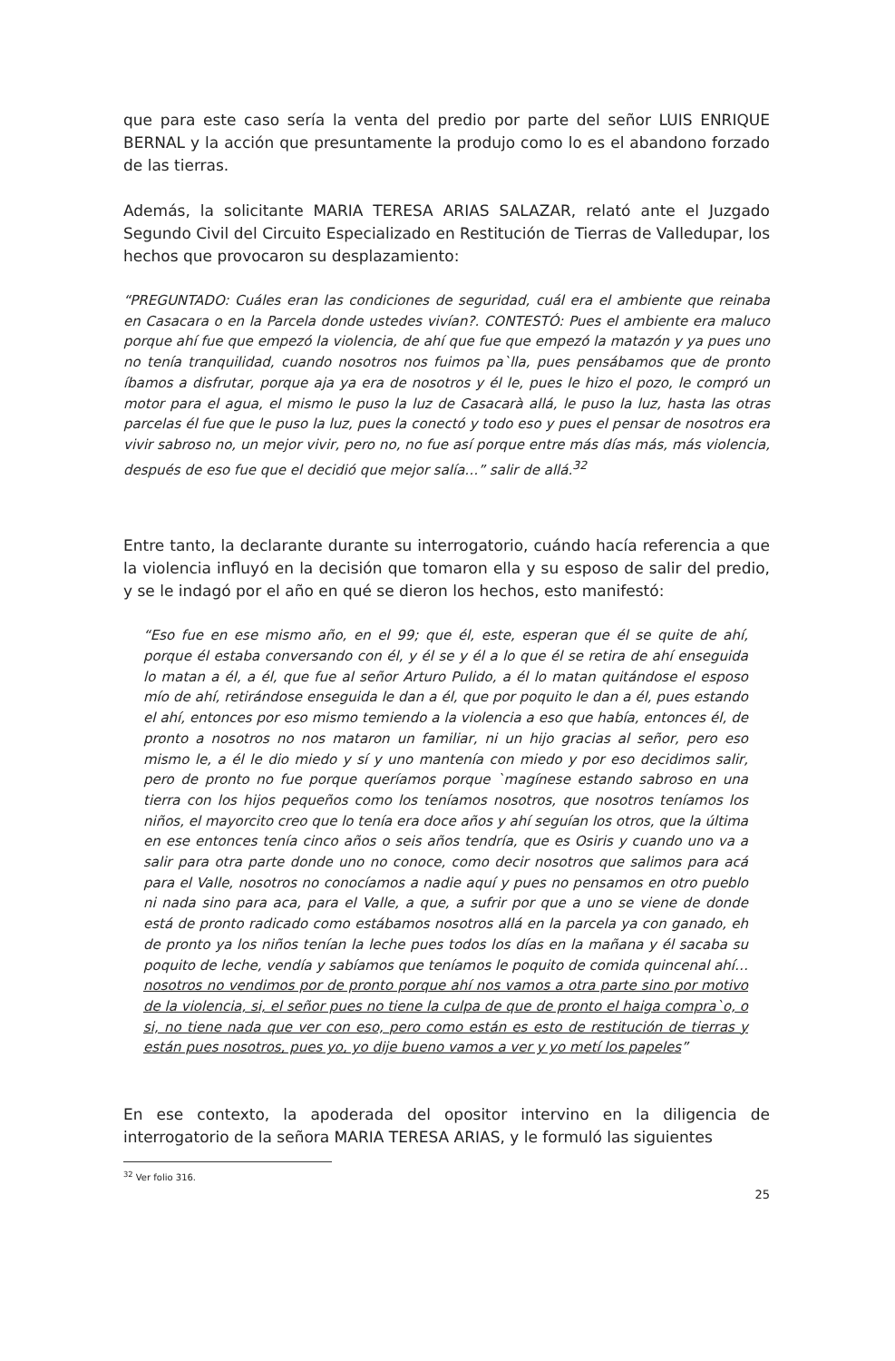que para este caso sería la venta del predio por parte del señor LUIS ENRIQUE BERNAL y la acción que presuntamente la produjo como lo es el abandono forzado de las tierras.
Además, la solicitante MARIA TERESA ARIAS SALAZAR, relató ante el Juzgado Segundo Civil del Circuito Especializado en Restitución de Tierras de Valledupar, los hechos que provocaron su desplazamiento:
“PREGUNTADO: Cuáles eran las condiciones de seguridad, cuál era el ambiente que reinaba en Casacara o en la Parcela donde ustedes vivían?. CONTESTÓ: Pues el ambiente era maluco porque ahí fue que empezó la violencia, de ahí que fue que empezó la matazón y ya pues uno no tenía tranquilidad, cuando nosotros nos fuimos pa`lla, pues pensábamos que de pronto íbamos a disfrutar, porque aja ya era de nosotros y él le, pues le hizo el pozo, le compró un motor para el agua, el mismo le puso la luz de Casacarà allá, le puso la luz, hasta las otras parcelas él fue que le puso la luz, pues la conectó y todo eso y pues el pensar de nosotros era vivir sabroso no, un mejor vivir, pero no, no fue así porque entre más días más, más violencia, después de eso fue que el decidió que mejor salía…” salir de allá.<sup>32</sup>
Entre tanto, la declarante durante su interrogatorio, cuándo hacía referencia a que la violencia influyó en la decisión que tomaron ella y su esposo de salir del predio, y se le indagó por el año en qué se dieron los hechos, esto manifestó:
“Eso fue en ese mismo año, en el 99; que él, este, esperan que él se quite de ahí, porque él estaba conversando con él, y él se y él a lo que él se retira de ahí enseguida lo matan a él, a él, que fue al señor Arturo Pulido, a él lo matan quitándose el esposo mío de ahí, retirándose enseguida le dan a él, que por poquito le dan a él, pues estando el ahí, entonces por eso mismo temiendo a la violencia a eso que había, entonces él, de pronto a nosotros no nos mataron un familiar, ni un hijo gracias al señor, pero eso mismo le, a él le dio miedo y sí y uno mantenía con miedo y por eso decidimos salir, pero de pronto no fue porque queríamos porque `magínese estando sabroso en una tierra con los hijos pequeños como los teníamos nosotros, que nosotros teníamos los niños, el mayorcito creo que lo tenía era doce años y ahí seguían los otros, que la última en ese entonces tenía cinco años o seis años tendría, que es Osiris y cuando uno va a salir para otra parte donde uno no conoce, como decir nosotros que salimos para acá para el Valle, nosotros no conocíamos a nadie aquí y pues no pensamos en otro pueblo ni nada sino para aca, para el Valle, a que, a sufrir por que a uno se viene de donde está de pronto radicado como estábamos nosotros allá en la parcela ya con ganado, eh de pronto ya los niños tenían la leche pues todos los días en la mañana y él sacaba su poquito de leche, vendía y sabíamos que teníamos le poquito de comida quincenal ahí… nosotros no vendimos por de pronto porque ahí nos vamos a otra parte sino por motivo de la violencia, si, el señor pues no tiene la culpa de que de pronto el haiga compra`o, o si, no tiene nada que ver con eso, pero como están es esto de restitución de tierras y están pues nosotros, pues yo, yo dije bueno vamos a ver y yo metí los papeles”
En ese contexto, la apoderada del opositor intervino en la diligencia de interrogatorio de la señora MARIA TERESA ARIAS, y le formuló las siguientes
<sup>32</sup> Ver folio 316.
25